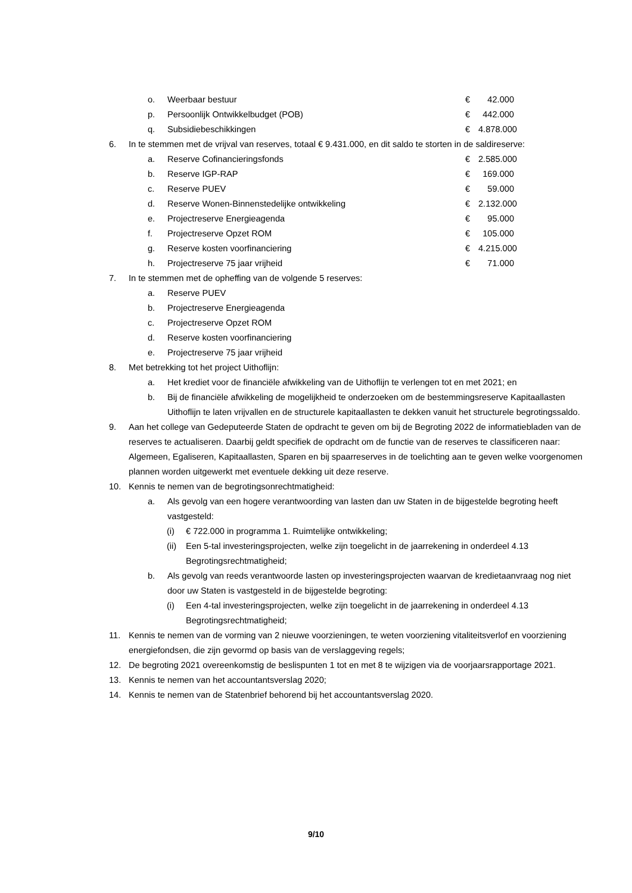o. Weerbaar bestuur € 42.000
p. Persoonlijk Ontwikkelbudget (POB) € 442.000
q. Subsidiebeschikkingen € 4.878.000
6. In te stemmen met de vrijval van reserves, totaal € 9.431.000, en dit saldo te storten in de saldireserve:
a. Reserve Cofinancieringsfonds € 2.585.000
b. Reserve IGP-RAP € 169.000
c. Reserve PUEV € 59.000
d. Reserve Wonen-Binnenstedelijke ontwikkeling € 2.132.000
e. Projectreserve Energieagenda € 95.000
f. Projectreserve Opzet ROM € 105.000
g. Reserve kosten voorfinanciering € 4.215.000
h. Projectreserve 75 jaar vrijheid € 71.000
7. In te stemmen met de opheffing van de volgende 5 reserves:
a. Reserve PUEV
b. Projectreserve Energieagenda
c. Projectreserve Opzet ROM
d. Reserve kosten voorfinanciering
e. Projectreserve 75 jaar vrijheid
8. Met betrekking tot het project Uithoflijn:
a. Het krediet voor de financiële afwikkeling van de Uithoflijn te verlengen tot en met 2021; en
b. Bij de financiële afwikkeling de mogelijkheid te onderzoeken om de bestemmingsreserve Kapitaallasten Uithoflijn te laten vrijvallen en de structurele kapitaallasten te dekken vanuit het structurele begrotingssaldo.
9. Aan het college van Gedeputeerde Staten de opdracht te geven om bij de Begroting 2022 de informatiebladen van de reserves te actualiseren. Daarbij geldt specifiek de opdracht om de functie van de reserves te classificeren naar: Algemeen, Egaliseren, Kapitaallasten, Sparen en bij spaarreserves in de toelichting aan te geven welke voorgenomen plannen worden uitgewerkt met eventuele dekking uit deze reserve.
10. Kennis te nemen van de begrotingsonrechtmatigheid:
a. Als gevolg van een hogere verantwoording van lasten dan uw Staten in de bijgestelde begroting heeft vastgesteld:
(i) € 722.000 in programma 1. Ruimtelijke ontwikkeling;
(ii) Een 5-tal investeringsprojecten, welke zijn toegelicht in de jaarrekening in onderdeel 4.13 Begrotingsrechtmatigheid;
b. Als gevolg van reeds verantwoorde lasten op investeringsprojecten waarvan de kredietaanvraag nog niet door uw Staten is vastgesteld in de bijgestelde begroting:
(i) Een 4-tal investeringsprojecten, welke zijn toegelicht in de jaarrekening in onderdeel 4.13 Begrotingsrechtmatigheid;
11. Kennis te nemen van de vorming van 2 nieuwe voorzieningen, te weten voorziening vitaliteitsverlof en voorziening energiefondsen, die zijn gevormd op basis van de verslaggeving regels;
12. De begroting 2021 overeenkomstig de beslispunten 1 tot en met 8 te wijzigen via de voorjaarsrapportage 2021.
13. Kennis te nemen van het accountantsverslag 2020;
14. Kennis te nemen van de Statenbrief behorend bij het accountantsverslag 2020.
9/10